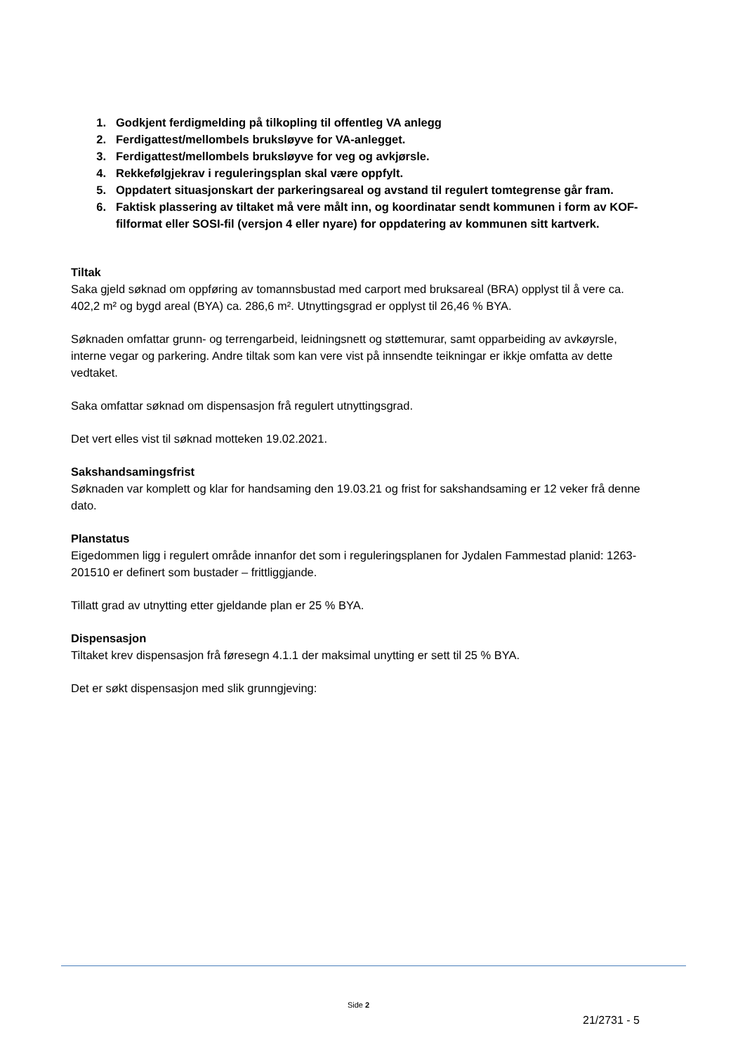1. Godkjent ferdigmelding på tilkopling til offentleg VA anlegg
2. Ferdigattest/mellombels bruksløyve for VA-anlegget.
3. Ferdigattest/mellombels bruksløyve for veg og avkjørsle.
4. Rekkefølgjekrav i reguleringsplan skal være oppfylt.
5. Oppdatert situasjonskart der parkeringsareal og avstand til regulert tomtegrense går fram.
6. Faktisk plassering av tiltaket må vere målt inn, og koordinatar sendt kommunen i form av KOF-filformat eller SOSI-fil (versjon 4 eller nyare) for oppdatering av kommunen sitt kartverk.
Tiltak
Saka gjeld søknad om oppføring av tomannsbustad med carport med bruksareal (BRA) opplyst til å vere ca. 402,2 m² og bygd areal (BYA) ca. 286,6 m². Utnyttingsgrad er opplyst til 26,46 % BYA.
Søknaden omfattar grunn- og terrengarbeid, leidningsnett og støttemurar, samt opparbeiding av avkøyrsle, interne vegar og parkering. Andre tiltak som kan vere vist på innsendte teikningar er ikkje omfatta av dette vedtaket.
Saka omfattar søknad om dispensasjon frå regulert utnyttingsgrad.
Det vert elles vist til søknad motteken 19.02.2021.
Sakshandsamingsfrist
Søknaden var komplett og klar for handsaming den 19.03.21 og frist for sakshandsaming er 12 veker frå denne dato.
Planstatus
Eigedommen ligg i regulert område innanfor det som i reguleringsplanen for Jydalen Fammestad planid: 1263-201510 er definert som bustader – frittliggjande.
Tillatt grad av utnytting etter gjeldande plan er 25 % BYA.
Dispensasjon
Tiltaket krev dispensasjon frå føresegn 4.1.1 der maksimal unytting er sett til 25 % BYA.
Det er søkt dispensasjon med slik grunngjeving:
Side 2
21/2731 - 5